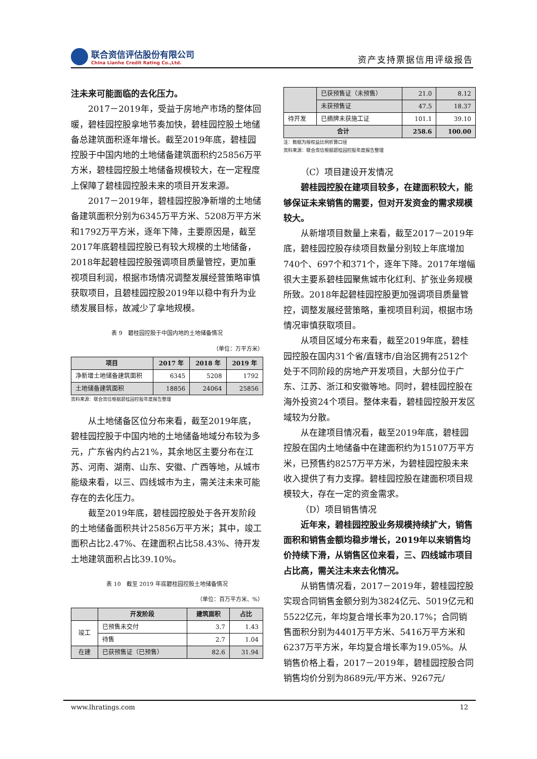联合资信评估股份有限公司
China Lianhe Credit Rating Co.,Ltd.
资产支持票据信用评级报告
注未来可能面临的去化压力。
2017－2019年，受益于房地产市场的整体回暖，碧桂园控股拿地节奏加快，碧桂园控股土地储备总建筑面积逐年增长。截至2019年底，碧桂园控股于中国内地的土地储备建筑面积约25856万平方米，碧桂园控股土地储备规模较大，在一定程度上保障了碧桂园控股未来的项目开发来源。
2017－2019年，碧桂园控股净新增的土地储备建筑面积分别为6345万平方米、5208万平方米和1792万平方米，逐年下降，主要原因是，截至2017年底碧桂园控股已有较大规模的土地储备，2018年起碧桂园控股强调项目质量管控，更加重视项目利润，根据市场情况调整发展经营策略审慎获取项目，且碧桂园控股2019年以稳中有升为业绩发展目标，故减少了拿地规模。
表 9　碧桂园控股于中国内地的土地储备情况
（单位：万平方米）
| 项目 | 2017 年 | 2018 年 | 2019 年 |
| --- | --- | --- | --- |
| 净新增土地储备建筑面积 | 6345 | 5208 | 1792 |
| 土地储备建筑面积 | 18856 | 24064 | 25856 |
资料来源：联合资信根据碧桂园控股年度报告整理
从土地储备区位分布来看，截至2019年底，碧桂园控股于中国内地的土地储备地域分布较为多元，广东省内约占21%，其余地区主要分布在江苏、河南、湖南、山东、安徽、广西等地，从城市能级来看，以三、四线城市为主，需关注未来可能存在的去化压力。
截至2019年底，碧桂园控股处于各开发阶段的土地储备面积共计25856万平方米；其中，竣工面积占比2.47%、在建面积占比58.43%、待开发土地建筑面积占比39.10%。
表 10　截至 2019 年底碧桂园控股土地储备情况
（单位：百万平方米、%）
| | 开发阶段 | 建筑面积 | 占比 |
| --- | --- | --- | --- |
| 竣工 | 已预售未交付 | 3.7 | 1.43 |
| | 待售 | 2.7 | 1.04 |
| 在建 | 已获预售证（已预售） | 82.6 | 31.94 |
| | 已获预售证（未预售） | 21.0 | 8.12 |
| | 未获预售证 | 47.5 | 18.37 |
| 待开发 | 已摘牌未获施工证 | 101.1 | 39.10 |
| 合计 | | 258.6 | 100.00 |
注：数据为按权益比例折算口径
资料来源：联合资信根据碧桂园控股年度报告整理
（C）项目建设开发情况
碧桂园控股在建项目较多，在建面积较大，能够保证未来销售的需要，但对开发资金的需求规模较大。
从新增项目数量上来看，截至2017－2019年底，碧桂园控股存续项目数量分别较上年底增加740个、697个和371个，逐年下降。2017年增幅很大主要系碧桂园聚焦城市化红利、扩张业务规模所致。2018年起碧桂园控股更加强调项目质量管控，调整发展经营策略，重视项目利润，根据市场情况审慎获取项目。
从项目区域分布来看，截至2019年底，碧桂园控股在国内31个省/直辖市/自治区拥有2512个处于不同阶段的房地产开发项目，大部分位于广东、江苏、浙江和安徽等地。同时，碧桂园控股在海外投资24个项目。整体来看，碧桂园控股开发区域较为分散。
从在建项目情况看，截至2019年底，碧桂园控股在国内土地储备中在建面积约为15107万平方米，已预售约8257万平方米，为碧桂园控股未来收入提供了有力支撑。碧桂园控股在建面积项目规模较大，存在一定的资金需求。
（D）项目销售情况
近年来，碧桂园控股业务规模持续扩大，销售面积和销售金额均稳步增长，2019年以来销售均价持续下滑，从销售区位来看，三、四线城市项目占比高，需关注未来去化情况。
从销售情况看，2017－2019年，碧桂园控股实现合同销售金额分别为3824亿元、5019亿元和5522亿元，年均复合增长率为20.17%；合同销售面积分别为4401万平方米、5416万平方米和6237万平方米，年均复合增长率为19.05%。从销售价格上看，2017－2019年，碧桂园控股合同销售均价分别为8689元/平方米、9267元/
www.lhratings.com 12